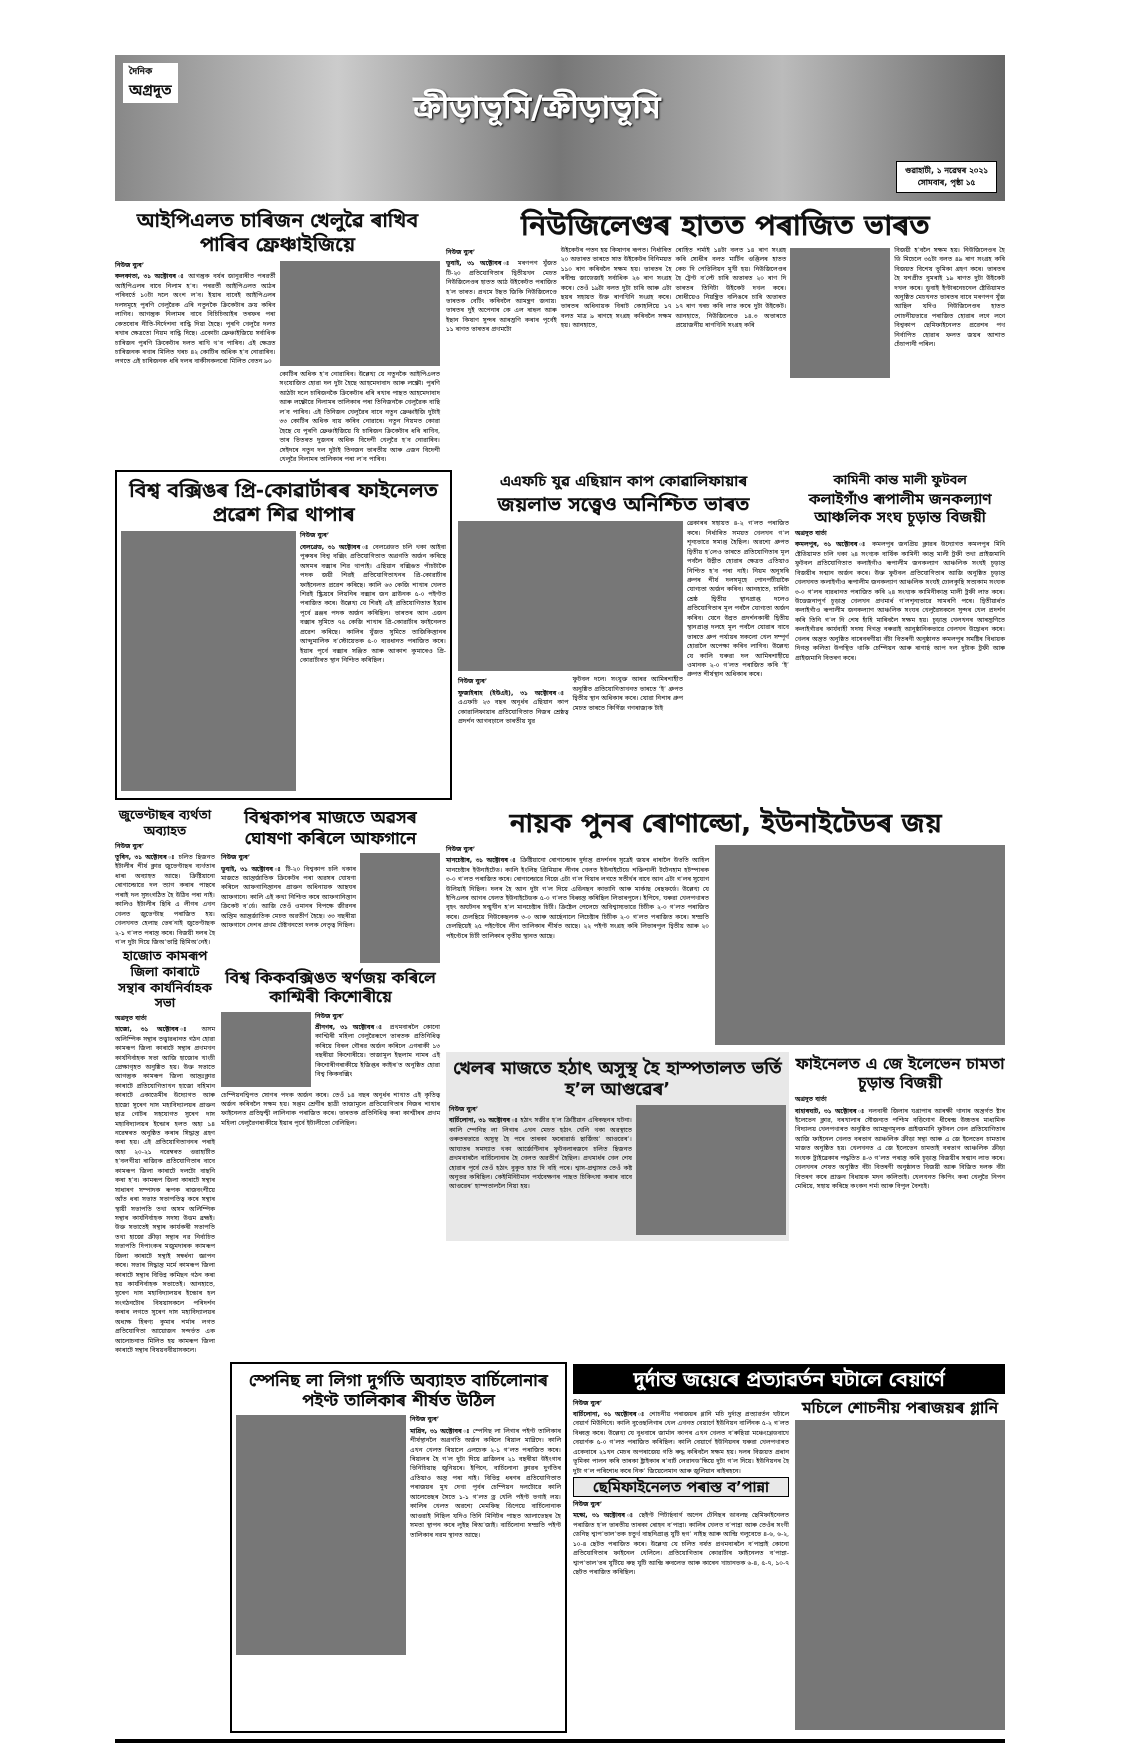দৈনিক
অগ্ৰদূত
ক্ৰীড়াভূমি/ক্ৰীড়াভূমি
গুৱাহাটী, ১ নৱেম্বৰ ২০২১
সোমবাৰ, পৃষ্ঠা ১৫
আইপিএলত চাৰিজন খেলুৱৈ ৰাখিব পাৰিব ফ্ৰেঞ্চাইজিয়ে
নিউজ ব্যুৰ’
কলকাতা, ৩১ অক্টোবৰ ঃ আগন্তুক বৰ্ষৰ জানুৱাৰীত পৰৱৰ্তী আইপিএলৰ বাবে নিলাম হ’ব। পৰৱৰ্তী আইপিএলত আঠৰ পৰিবৰ্তে ১০টা দলে অংশ ল’ব। ইয়াৰ বাবেই আইপিএলৰ দলসমূহে পুৰণি খেলুৱৈক এৰি নতুনকৈ ক্ৰিকেটাৰ ক্ৰয় কৰিব লাগিব। আগন্তুক নিলামৰ বাবে বিচিচিআইৰ তৰফৰ পৰা কেতবোৰ নীতি-নিৰ্দেশনা বান্ধি দিয়া হৈছে। পুৰণি খেলুৱৈ দলত ৰখাৰ ক্ষেত্ৰতো নিয়ম বান্ধি দিছে। একোটা ফ্ৰেঞ্চাইজিয়ে সৰ্বাধিক চাৰিজন পুৰণি ক্ৰিকেটাৰ দলত ৰাখি থ’ব পাৰিব। এই ক্ষেত্ৰত চাৰিজনক ৰখাৰ মিলিত খৰচ ৪২ কোটিৰ অধিক হ’ব নোৱাৰিব। লগতে এই চাৰিজনক ধৰি দলৰ বাকীসকলৰো মিলিত বেতন ৯০
কোটিৰ অধিক হ’ব নোৱাৰিব। উল্লেখ্য যে নতুনকৈ আইপিএলত সংযোজিত হোৱা দল দুটা হৈছে আহমেদাবাদ আৰু লক্ষ্ণৌ। পুৰণি আঠটা দলে চাৰিজনকৈ ক্ৰিকেটাৰ ধৰি ৰখাৰ পাছত আহমেদাবাদ আৰু লক্ষ্ণৌৱে নিলামৰ তালিকাৰ পৰা তিনিজনকৈ খেলুৱৈক বাছি ল’ব পাৰিব। এই তিনিজন খেলুৱৈৰ বাবে নতুন ফ্ৰেঞ্চাইজি দুটাই ৩৩ কোটিৰ অধিক ব্যয় কৰিব নোৱাৰে। নতুন নিয়মত কোৱা হৈছে যে পুৰণি ফ্ৰেঞ্চাইজিয়ে যি চাৰিজন ক্ৰিকেটাৰ ধৰি ৰাখিব, তাৰ ভিতৰত দুজনৰ অধিক বিদেশী খেলুৱৈ হ’ব নোৱাৰিব। সেইদৰে নতুন দল দুটাই তিনজন ভাৰতীয় আৰু এজন বিদেশী খেলুৱৈ নিলামৰ তালিকাৰ পৰা ল’ব পাৰিব।
নিউজিলেণ্ডৰ হাতত পৰাজিত ভাৰত
নিউজ ব্যুৰ’
ডুবাই, ৩১ অক্টোবৰ ঃ মৰণপণ যুঁজত টি-২০ প্ৰতিযোগিতাৰ দ্বিতীয়খন মেচত নিউজিলেণ্ডৰ হাতত আঠ উইকেটত পৰাজিত হ’ল ভাৰত। প্ৰথমে টছত জিকি নিউজিলেণ্ডে ভাৰতক বেটিং কৰিবলৈ আমন্ত্ৰণ জনায়। ভাৰতৰ দুই অপেনাৰ কে এল ৰাহুল আৰু ইছান কিষাণ সুন্দৰ আৰম্ভণি কৰাৰ পূৰ্বেই ১১ ৰাণত ভাৰতৰ প্ৰথমটো
উইকেটৰ পতন হয় কিষাণৰ ৰূপত। নিৰ্ধাৰিত ২০ অভাৰত ভাৰতে সাত উইকেটৰ বিনিময়ত ১১০ ৰাণ কৰিবলৈ সক্ষম হয়। ভাৰতৰ হৈ ৰবীন্দ্ৰ জাডেজাই সৰ্বাধিক ২৬ ৰাণ সংগ্ৰহ কৰে। তেওঁ ১৯টা বলত দুটা চাৰি আৰু এটা ছয়ৰ সহায়ত উক্ত ৰাণখিনি সংগ্ৰহ কৰে। ভাৰতৰ অধিনায়ক বিৰাট কোহলিয়ে ১৭ বলত মাত্ৰ ৯ ৰাণহে সংগ্ৰহ কৰিবলৈ সক্ষম হয়। আনহাতে,
ৰোহিত শৰ্মাই ১৪টা বলত ১৪ ৰাণ সংগ্ৰহ কৰি সোধীৰ বলত মাৰ্টিন গুপ্তিলৰ হাতত কেচ দি পেভিলিয়ন মুখী হয়। নিউজিলেণ্ডৰ হৈ ট্ৰেণ্ট ব’ল্টে চাৰি অভাৰত ২০ ৰাণ দি ভাৰতৰ তিনিটা উইকেট দখল কৰে। সোধীয়েও নিয়ন্ত্ৰিত বলিঙৰে চাৰি অভাৰত ১৭ ৰাণ খৰচ কৰি লাভ কৰে দুটা উইকেট। আনহাতে, নিউজিলেণ্ডে ১৪.৩ অভাৰতে প্ৰয়োজনীয় ৰাণখিনি সংগ্ৰহ কৰি
বিজয়ী হ’বলৈ সক্ষম হয়। নিউজিলেণ্ডৰ হৈ ডি মিচেলে ৩৫টা বলত ৪৯ ৰাণ সংগ্ৰহ কৰি বিজয়ত বিশেষ ভূমিকা গ্ৰহণ কৰে। ভাৰতৰ হৈ যশপ্ৰীত বুমৰাই ১৯ ৰাণত দুটা উইকেট দখল কৰে। ডুবাই ইণ্টাৰনেচনেল ষ্টেডিয়ামত অনুষ্ঠিত মেচখনত ভাৰতৰ বাবে মৰণপণ যুঁজ আছিল যদিও নিউজিলেণ্ডৰ হাতত শোচনীয়ভাৱে পৰাজিত হোৱাৰ লগে লগে বিশ্বকাপ ছেমিফাইনেলত প্ৰৱেশৰ পথ নিৰ্বাপিত হোৱাৰ ফলত জয়ৰ আশাত চেঁচাপানী পৰিল।
বিশ্ব বক্সিঙৰ প্ৰি-কোৱাৰ্টাৰৰ ফাইনেলত প্ৰৱেশ শিৱ থাপাৰ
নিউজ ব্যুৰ’
বেলগ্ৰেড, ৩১ অক্টোবৰ ঃ বেলগ্ৰেডত চলি থকা আইবা পুৰুষৰ বিশ্ব বক্সিং প্ৰতিযোগিতাত অগ্ৰগতি অৰ্জন কৰিছে অসমৰ বক্সাৰ শিৱ থাপাই। এছিয়ান বক্সিঙত পাঁচটাকৈ পদক জয়ী শিৱই প্ৰতিযোগিতাখনৰ প্ৰি-কোৱাৰ্টাৰ ফাইনেলত প্ৰৱেশ কৰিছে। কালি ৬৩ কেজি শাখাৰ খেলত শিৱই ষ্ক্ৰিয়ৰে লিয়নিৰ বক্সাৰ জন ব্ৰাউনক ৫-০ পইণ্টত পৰাজিত কৰে। উল্লেখ্য যে শিৱই এই প্ৰতিযোগিতাত ইয়াৰ পূৰ্বে ব্ৰঞ্জৰ পদক অৰ্জন কৰিছিল। ভাৰতৰ আন এজন বক্সাৰ সুমিতে ৭৫ কেজি শাখাৰ প্ৰি-কোৱাৰ্টাৰ ফাইনেলত প্ৰৱেশ কৰিছে। কালিৰ যুঁজত সুমিতে তাজিকিস্তানৰ আব্দুমালিক ব’স্টোয়েভক ৫-০ ব্যৱধানত পৰাজিত কৰে। ইয়াৰ পূৰ্বে বক্সাৰ সঞ্জিত আৰু আকাশ কুমাৰেও প্ৰি-কোৱাৰ্টাৰত স্থান নিশ্চিত কৰিছিল।
এএফচি যুৱ এছিয়ান কাপ কোৱালিফায়াৰ
জয়লাভ সত্ত্বেও অনিশ্চিত ভাৰত
নিউজ ব্যুৰ’
ফুজাইৰাহ (ইউএই), ৩১ অক্টোবৰ ঃ এএফচি ২৩ বছৰ অনূৰ্ধৰ এছিয়ান কাপ কোৱালিফায়াৰ প্ৰতিযোগিতাত নিজৰ শ্ৰেষ্ঠত্ব প্ৰদৰ্শন আগবঢ়ালে ভাৰতীয় যুৱ
ফুটবল দলে। সংযুক্ত আৰৱ আমিৰশাহীত অনুষ্ঠিত প্ৰতিযোগিতাখনত ভাৰতে ‘ই’ গ্ৰুপত দ্বিতীয় স্থান অধিকাৰ কৰে। যোৱা নিশাৰ গ্ৰুপ মেচত ভাৰতে কিৰ্গিজ গণৰাজ্যক টাই
ব্ৰেকাৰৰ সহায়ত ৪-২ গ’লত পৰাজিত কৰে। নিৰ্ধাৰিত সময়ত খেলখন গ’ল শূন্যভাৱে সমাপ্ত হৈছিল। অৱশ্যে গ্ৰুপত দ্বিতীয় হ’লেও ভাৰতে প্ৰতিযোগিতাৰ মূল পৰ্বলৈ উন্নীত হোৱাৰ ক্ষেত্ৰত এতিয়াও নিশ্চিত হ’ব পৰা নাই। নিয়ম অনুসৰি গ্ৰুপৰ শীৰ্ষ দলসমূহে পোনপটীয়াকৈ যোগ্যতা অৰ্জন কৰিব। আনহাতে, চাৰিটা শ্ৰেষ্ঠ দ্বিতীয় স্থানপ্ৰাপ্ত দলেও প্ৰতিযোগিতাৰ মূল পৰ্বলৈ যোগ্যতা অৰ্জন কৰিব। যেনে উন্নত প্ৰদৰ্শনকাৰী দ্বিতীয় স্থানপ্ৰাপ্ত দলহে মূল পৰ্বলৈ যোৱাৰ বাবে ভাৰতে গ্ৰুপ পৰ্যায়ৰ সকলো খেল সম্পূৰ্ণ হোৱালৈ অপেক্ষা কৰিব লাগিব। উল্লেখ্য যে কালি ঘৰুৱা দল আমিৰশাহীয়ে ওমানক ২-০ গ’লত পৰাজিত কৰি ‘ই’ গ্ৰুপত শীৰ্ষস্থান অধিকাৰ কৰে।
কামিনী কান্ত মালী ফুটবল
কলাইগাঁও ৰূপালীম জনকল্যাণ আঞ্চলিক সংঘ চূড়ান্ত বিজয়ী
অগ্ৰদূত বাৰ্তা
কমলপুৰ, ৩১ অক্টোবৰ ঃ কমলপুৰ জনপ্ৰিয় ক্লাৱৰ উদ্যোগত কমলপুৰ মিনি ষ্টেডিয়ামত চলি থকা ২৪ সংখ্যক বাৰ্ষিক কামিনী কান্ত মালী ট্ৰফী তথা প্ৰাইজমানি ফুটবল প্ৰতিযোগিতাত কলাইগাঁও ৰূপালীম জনকল্যাণ আঞ্চলিক সংঘই চূড়ান্ত বিজয়ীৰ সন্মান অৰ্জন কৰে। উক্ত ফুটবল প্ৰতিযোগিতাৰ আজি অনুষ্ঠিত চূড়ান্ত খেলখনত কলাইগাঁও ৰূপালীম জনকল্যাণ আঞ্চলিক সংঘই ঢোলকুছি সত্যকাম সংঘক ৩-০ গ’লৰ ব্যৱধানত পৰাজিত কৰি ২৪ সংখ্যক কামিনীকান্ত মালী ট্ৰফী লাভ কৰে। উত্তেজনাপূৰ্ণ চূড়ান্ত খেলখন প্ৰথমাৰ্ধ গ’লশূন্যভাৱে সামৰণি পৰে। দ্বিতীয়াৰ্ধত কলাইগাঁও ৰূপালীম জনকল্যাণ আঞ্চলিক সংঘৰ খেলুৱৈসকলে সুন্দৰ খেল প্ৰদৰ্শন কৰি তিনি গ’ল দি শেষ হাঁহি মাৰিবলৈ সক্ষম হয়। চূড়ান্ত খেলখনৰ আৰম্ভণিতে কলাইগাঁৱৰ কাৰ্যবাহী সদস্য দিগন্ত বৰুৱাই আনুষ্ঠানিকভাৱে খেলখন উদ্বোধন কৰে। খেলৰ অন্তত অনুষ্ঠিত বাৰেবৰণীয়া বঁটা বিতৰণী অনুষ্ঠানত কমলপুৰ সমষ্টিৰ বিধায়ক দিগন্ত কলিতা উপস্থিত থাকি চেম্পিয়ন আৰু ৰাণাৰ্ছ আপ দল দুটাক ট্ৰফী আৰু প্ৰাইজমানি বিতৰণ কৰে।
জুভেণ্টাছৰ ব্যৰ্থতা অব্যাহত
নিউজ ব্যুৰ’
তুৰিন, ৩১ অক্টোবৰ ঃ চলিত ছিজনত ইটালীৰ শীৰ্ষ ক্লাৱ জুভেণ্টাছৰ ব্যৰ্থতাৰ ধাৰা অব্যাহত আছে। ক্ৰিষ্টিয়ানো ৰোণাল্ডোৱে দল ত্যাগ কৰাৰ পাছৰে পৰাই দল সুসংগঠিত হৈ উঠিব পৰা নাই। কালিও ইটালীৰ ছিৰি এ লীগৰ এখন খেলত জুভেণ্টাছ পৰাজিত হয়। খেলখনত হেলাছ ভেৰ’নাই জুভেণ্টাছক ২-১ গ’লত পৰাস্ত কৰে। বিজয়ী দলৰ হৈ গ’ল দুটা দিয়ে জিঅ’ভান্নি ছিমিঅ’নেই।
হাজোত কামৰূপ জিলা কাৰাটে সন্থাৰ কাৰ্যনিৰ্বাহক সভা
অগ্ৰদূত বাৰ্তা
হাজো, ৩১ অক্টোবৰ ঃ অসম অলিম্পিক সন্থাৰ তত্ত্বাৱধানত গঠন হোৱা কামৰূপ জিলা কাৰাটে সন্থাৰ প্ৰথমখন কাৰ্যনিৰ্বাহক সভা আজি হাজোৰ খাংচী প্ৰেক্ষাগৃহত অনুষ্ঠিত হয়। উক্ত সভাতে আগন্তুক কামৰূপ জিলা আন্তঃক্লাৱ কাৰাটে প্ৰতিযোগিতাখন হাজো বহিমান কাৰাটে একাডেমীৰ উদ্যোগত আৰু হাজো সুৰেণ দাস মহাবিদ্যালয়ৰ প্ৰাক্তন ছাত্ৰ গোটৰ সহযোগত সুৰেণ দাস মহাবিদ্যালয়ৰ ইন্ডোৰ হলত অহা ১৪ নৱেম্বৰত অনুষ্ঠিত কৰাৰ সিদ্ধান্ত গ্ৰহণ কৰা হয়। এই প্ৰতিযোগিতাখনৰ পৰাই অহা ২০-২১ নৱেম্বৰত গুৱাহাটীত হ’বলগীয়া ৰাজ্যিক প্ৰতিযোগিতাৰ বাবে কামৰূপ জিলা কাৰাটে দলটো বাছনি কৰা হ’ব। কামৰূপ জিলা কাৰাটে সন্থাৰ সাধাৰণ সম্পাদক ৰূপক ৰাজবংশীয়ে আঁত ধৰা সভাত সভাপতিত্ব কৰে সন্থাৰ স্থায়ী সভাপতি তথা অসম অলিম্পিক সন্থাৰ কাৰ্যনিৰ্বাহক সদস্য উত্তম ব্ৰহ্মই। উক্ত সভাতেই সন্থাৰ কাৰ্যকৰী সভাপতি তথা হাজো ক্ৰীড়া সন্থাৰ নৱ নিৰ্বাচিত সভাপতি দিপাংকৰ মজুমদাৰক কামৰূপ জিলা কাৰাটে সন্থাই সম্বৰ্ধনা জ্ঞাপন কৰে। সভাৰ সিদ্ধান্ত মৰ্মে কামৰূপ জিলা কাৰাটে সন্থাৰ বিভিন্ন কমিছন গঠন কৰা হয় কাৰ্যনিৰ্বাহক সভাতেই। আনহাতে, সুৰেণ দাস মহাবিদ্যালয়ৰ ইন্ডোৰ হল সংগঠনটোৰ বিষয়াসকলে পৰিদৰ্শন কৰাৰ লগতে সুৰেণ দাস মহাবিদ্যালয়ৰ অধ্যক্ষ হিৰণ্য কুমাৰ শৰ্মাৰ লগত প্ৰতিযোগিতা আয়োজন সন্দৰ্ভত এক আলোচনাত মিলিত হয় কামৰূপ জিলা কাৰাটে সন্থাৰ বিষয়ববীয়াসকলে।
বিশ্বকাপৰ মাজতে অৱসৰ ঘোষণা কৰিলে আফগানে
নিউজ ব্যুৰ’
ডুবাই, ৩১ অক্টোবৰ ঃ টি-২০ বিশ্বকাপ চলি থকাৰ মাজতে আন্তৰ্জাতিক ক্ৰিকেটৰ পৰা অৱসৰ ঘোষণা কৰিলে আফগানিস্তানৰ প্ৰাক্তন অধিনায়ক আছঘৰ আফগানে। কালি এই কথা নিশ্চিত কৰে আফগানিস্তান ক্ৰিকেট ব’ৰ্ডে। আজি তেওঁ ওমানৰ বিপক্ষে জীৱনৰ অন্তিম আন্তৰ্জাতিক মেচত অৱতীৰ্ণ হৈছে। ৩৩ বছৰীয়া আফগানে দেশৰ প্ৰথম টেষ্টখনতো দলক নেতৃত্ব দিছিল।
বিশ্ব কিকবক্সিঙত স্বৰ্ণজয় কৰিলে কাশ্মিৰী কিশোৰীয়ে
নিউজ ব্যুৰ’
শ্ৰীনগৰ, ৩১ অক্টোবৰ ঃ প্ৰথমবাৰলৈ কোনো কাশ্মিৰী মহিলা খেলুৱৈৰূপে ভাৰতক প্ৰতিনিধিত্ব কৰিয়ে বিৰল গৌৰৱ অৰ্জন কৰিলে এগৰাকী ১৩ বছৰীয়া কিশোৰীয়ে। তাজামুল ইছলাম নামৰ এই কিশোৰীগৰাকীয়ে ইজিপ্তৰ কাইৰ’ত অনুষ্ঠিত হোৱা বিশ্ব কিকবক্সিং
চেম্পিয়নশ্বিপত সোণৰ পদক অৰ্জন কৰে। তেওঁ ১৪ বছৰ অনূৰ্ধৰ শাখাত এই কৃতিত্ব অৰ্জন কৰিবলৈ সক্ষম হয়। সপ্তম শ্ৰেণীৰ ছাত্ৰী তাজামুলে প্ৰতিযোগিতাৰ নিজৰ শাখাৰ ফাইনেলত প্ৰতিদ্বন্দ্বী লালিনাক পৰাজিত কৰে। ভাৰতক প্ৰতিনিধিত্ব কৰা কাশ্মীৰৰ প্ৰথম মহিলা খেলুৱৈগৰাকীয়ে ইয়াৰ পূৰ্বে ইটালীতো খেলিছিল।
নায়ক পুনৰ ৰোণাল্ডো, ইউনাইটেডৰ জয়
নিউজ ব্যুৰ’
মানচেষ্টাৰ, ৩১ অক্টোবৰ ঃ ক্ৰিষ্টিয়ানো ৰোণাল্ডোৰ দুৰ্দান্ত প্ৰদৰ্শনৰ সূত্ৰেই জয়ৰ ধাৰালৈ উভতি আহিল মানচেষ্টাৰ ইউনাইটেড। কালি ইংলিছ প্ৰিমিয়াৰ লীগৰ খেলত ইউনাইটেডে শক্তিশালী টটেনহাম হটস্পাৰক ৩-০ গ’লত পৰাজিত কৰে। ৰোণাল্ডোৱে নিজে এটা গ’ল দিয়াৰ লগতে সতীৰ্থৰ বাবে আন এটা গ’লৰ সুযোগ উলিয়াই দিছিল। দলৰ হৈ আন দুটা গ’ল দিয়ে এডিনছন কাভানি আৰু মাৰ্কাছ ৰেছফৰ্ডে। উল্লেখ্য যে ইপিএলৰ আগৰ খেলত ইউনাইটেডক ৫-০ গ’লত বিধ্বস্ত কৰিছিল লিভাৰপুলে। ইপিনে, ঘৰুৱা খেলপথাৰত বৃহৎ অঘটনৰ সন্মুখীন হ’ল মানচেষ্টাৰ চিটী। ক্ৰিষ্টেল পেলেচে অবিশ্বাস্যভাৱে চিটীক ২-০ গ’লত পৰাজিত কৰে। চেলছিয়ে নিউকেছলক ৩-০ আৰু আৰ্ছেনালে লিচেষ্টাৰ চিটীক ২-০ গ’লত পৰাজিত কৰে। সম্প্ৰতি চেলছিয়েই ২৫ পইণ্টেৰে লীগ তালিকাৰ শীৰ্ষত আছে। ২২ পইণ্ট সংগ্ৰহ কৰি লিভাৰপুল দ্বিতীয় আৰু ২০ পইণ্টেৰে চিটী তালিকাৰ তৃতীয় স্থানত আছে।
খেলৰ মাজতে হঠাৎ অসুস্থ হৈ হাস্পতালত ভৰ্তি হ’ল আগুৱেৰ’
নিউজ ব্যুৰ’
বাৰ্চিলোনা, ৩১ অক্টোবৰ ঃ হঠাৎ সজীৱ হ’ল ক্ৰিষ্টিয়ান এৰিকছনৰ ঘটনা। কালি স্পেনিছ লা লিগাৰ এখন মেচত হঠাৎ খেলি থকা অৱস্থাতে গুৰুতৰভাৱে অসুস্থ হৈ পৰে তাৰকা ফৰোৱাৰ্ড ছাৰ্জিঅ’ আগুৱেৰ’। আঘাতৰ সমস্যাত থকা আৰ্জেণ্টিনাৰ ফুটবলাৰজনে চলিত ছিজনত প্ৰথমবাৰলৈ বাৰ্চিলোনাৰ হৈ খেলত অৱতীৰ্ণ হৈছিল। প্ৰথমাৰ্ধৰ খেল শেষ হোৱাৰ পূৰ্বে তেওঁ হঠাৎ বুকুত হাত দি বহি পৰে। শ্বাস-প্ৰশ্বাসত তেওঁ কষ্ট অনুভৱ কৰিছিল। কেইমিনিটমান পৰ্যবেক্ষণৰ পাছত চিকিৎসা কৰাৰ বাবে আগুৱেৰ’ হাস্পতাললৈ নিয়া হয়।
ফাইনেলত এ জে ইলেভেন চামতা চূড়ান্ত বিজয়ী
অগ্ৰদূত বাৰ্তা
বাহাৰঘাট, ৩১ অক্টোবৰ ঃ নলবাৰী জিলাৰ ঘগ্ৰাপাৰ আৰক্ষী থানাৰ অন্তৰ্গত ষ্টাৰ ইলেভেন ক্লাৱ, বৰখালাৰ সৌজন্যত পশ্চিম বড়িগোগ ধীৰেন্দ্ৰ উচ্চতৰ মাধ্যমিক বিদ্যালয় খেলপথাৰত অনুষ্ঠিত আমন্ত্ৰণমূলক প্ৰাইজমানি ফুটবল খেল প্ৰতিযোগিতাৰ আজি ফাইনেল খেলত বৰভাগ আঞ্চলিক ক্ৰীড়া সন্থা আৰু এ জে ইলেভেন চামতাৰ মাজত অনুষ্ঠিত হয়। খেলখনত এ জে ইলেভেন চামতাই বৰভাগ আঞ্চলিক ক্ৰীড়া সংঘক ট্ৰাইব্ৰেকাৰ পদ্ধতিত ৪-৩ গ’লত পৰাস্ত কৰি চূড়ান্ত বিজয়ীৰ সন্মান লাভ কৰে। খেলখনৰ শেষত অনুষ্ঠিত বঁটা বিতৰণী অনুষ্ঠানত বিজয়ী আৰু বিজিত দলক বঁটা বিতৰণ কৰে প্ৰাক্তন বিধায়ক মদন কলিতাই। খেলখনত কিপিং কৰা খেলুৱৈ নিপন মেধিয়ে, সহায় কৰিছে কংকন শৰ্মা আৰু বিপুল বৈশ্যই।
স্পেনিছ লা লিগা দুৰ্গতি অব্যাহত বাৰ্চিলোনাৰ পইণ্ট তালিকাৰ শীৰ্ষত উঠিল
নিউজ ব্যুৰ’
মাদ্ৰিদ, ৩১ অক্টোবৰ ঃ স্পেনিছ লা লিগাৰ পইণ্ট তালিকাৰ শীৰ্ষস্থানলৈ অগ্ৰগতি অৰ্জন কৰিলে ৰিয়াল মাদ্ৰিদে। কালি এখন খেলত ৰিয়ালে এলচেক ২-১ গ’লত পৰাজিত কৰে। ৰিয়ালৰ হৈ গ’ল দুটা দিয়ে ব্ৰাজিলৰ ২১ বছৰীয়া উইংগাৰ ভিনিচিয়াছ জুনিয়ৰে। ইপিনে, বাৰ্চিলোনা ক্লাৱৰ দুৰ্গতিৰ এতিয়াও অন্ত পৰা নাই। বিভিন্ন ধৰণৰ প্ৰতিযোগিতাত পৰাজয়ৰ মুখ দেখা পূৰ্বৰ চেম্পিয়ন দলটোৱে কালি আলেভেছৰ সৈতে ১-১ গ’লত ড্ৰ খেলি পইণ্ট ভগাই লয়। কালিৰ খেলত অৱশ্যে মেমফিছ ডিপেয়ে বাৰ্চিলোনাক আগুৱাই নিছিল যদিও তিনি মিনিটৰ পাছত আলাভেছৰ হৈ সমতা স্থাপন কৰে লুইছ ৰিঅ’জাই। বাৰ্চিলোনা সম্প্ৰতি পইণ্ট তালিকাৰ নৱম স্থানত আছে।
দুৰ্দান্ত জয়েৰে প্ৰত্যাৱৰ্তন ঘটালে বেয়াৰ্ণে
নিউজ ব্যুৰ’
বাৰ্চিলোনা, ৩১ অক্টোবৰ ঃ শোচনীয় পৰাজয়ৰ গ্লানি মচি দুৰ্দান্ত প্ৰত্যাৱৰ্তন ঘটালে বেয়াৰ্ণ মিউনিখে। কালি বুণ্ডেছলিগাৰ খেল এখনত বেয়াৰ্ণে ইউনিয়ন বাৰ্লিনক ৫-২ গ’লত বিধ্বস্ত কৰে। উল্লেখ্য যে বুধবাৰে জাৰ্মান কাপৰ এখন খেলত ব’ৰুছিয়া মঞ্চেংগ্লেডবাখে বেয়াৰ্ণক ৫-০ গ’লত পৰাজিত কৰিছিল। কালি বেয়াৰ্ণে ইউনিয়নৰ ঘৰুৱা খেলপথাৰত একেবাৰে ২১খন মেচৰ অপৰাজেয় গতি ৰুদ্ধ কৰিবলৈ সক্ষম হয়। দলৰ বিজয়ত প্ৰধান ভূমিকা পালন কৰি তাৰকা ষ্ট্ৰাইকাৰ ৰ’বাৰ্ট লেৱানড’স্কিয়ে দুটা গ’ল দিয়ে। ইউনিয়নৰ হৈ দুটা গ’ল পৰিশোধ কৰে নিক’ জিয়েলেমান আৰু জুলিয়ান ৰাইৰহনে।
ছেমিফাইনেলত পৰাস্ত ব’পান্না
নিউজ ব্যুৰ’
মস্কো, ৩১ অক্টোবৰ ঃ ছেইণ্ট পিটাৰ্ছবাৰ্গ অপেন টেনিছৰ ডাবলছ ছেমিফাইনেলত পৰাজিত হ’ল ভাৰতীয় তাৰকা ৰোহন ব’পান্না। কালিৰ খেলত ব’পান্না আৰু তেওঁৰ সংগী ডেনিছ শ্বাপ’ভাল’ভক চতুৰ্থ বাছনিপ্ৰাপ্ত যুটি হুগ’ নাইছ আৰু আন্দ্ৰি গলুবেভে ৪-৬, ৬-২, ১০-৪ ছেটত পৰাজিত কৰে। উল্লেখ্য যে চলিত বৰ্ষত প্ৰথমবাৰলৈ ব’পান্নাই কোনো প্ৰতিযোগিতাৰ ফাইনেল খেলিলে। প্ৰতিযোগিতাৰ কোৱাৰ্টাৰ ফাইনেলত ব’পান্না-শ্বাপ’ভাল’ভৰ যুটিয়ে ৰুছ যুটি আন্দ্ৰি ৰুবলেভ আৰু কাৰেন খাচানভক ৬-৪, ৫-৭, ১০-৭ ছেটত পৰাজিত কৰিছিল।
মচিলে শোচনীয় পৰাজয়ৰ গ্লানি